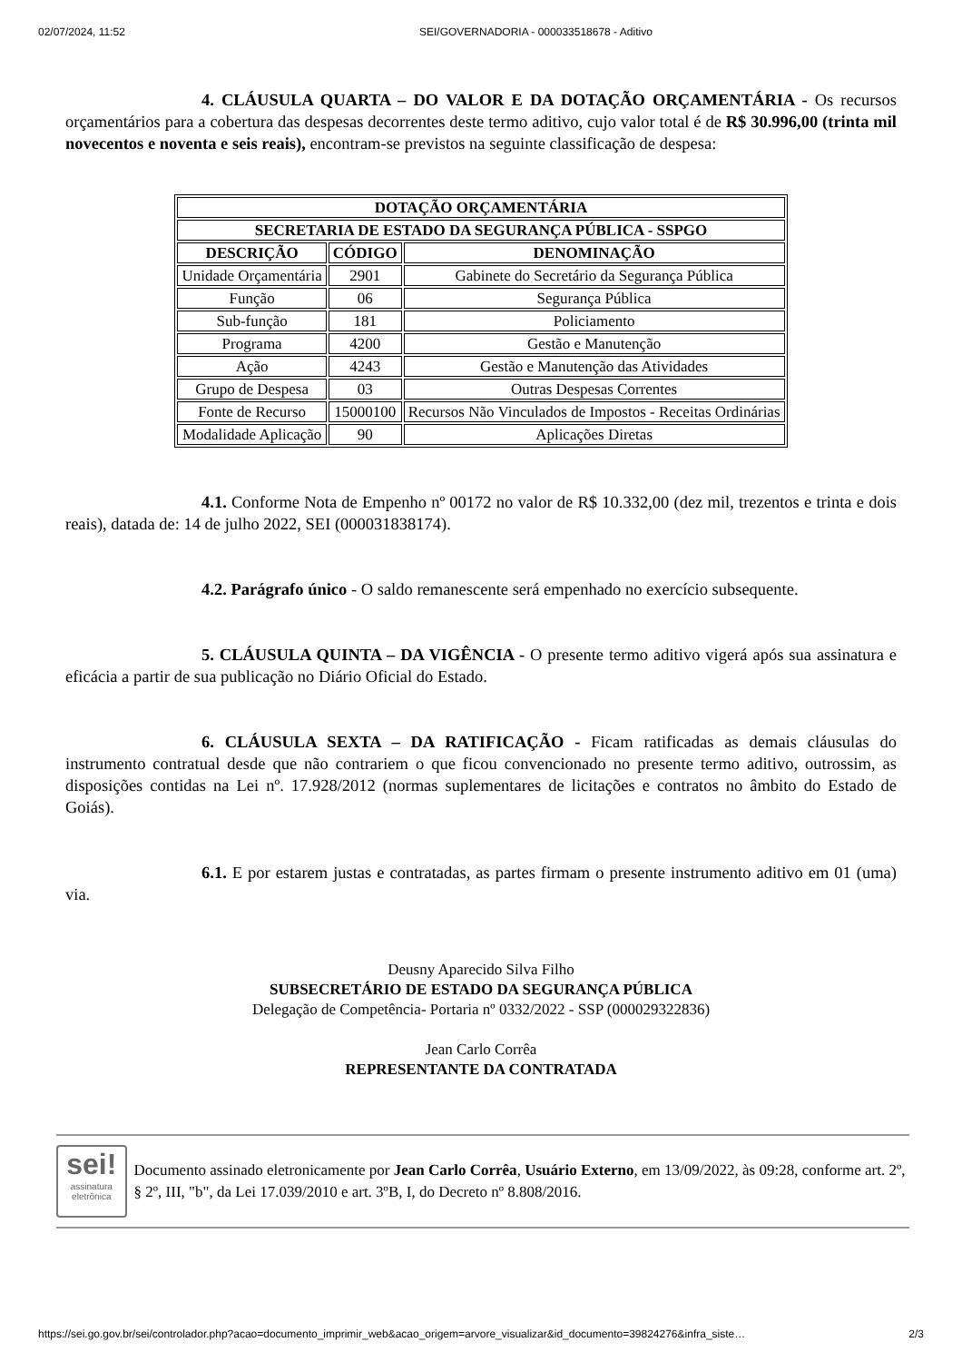02/07/2024, 11:52 SEI/GOVERNADORIA - 000033518678 - Aditivo
4. CLÁUSULA QUARTA – DO VALOR E DA DOTAÇÃO ORÇAMENTÁRIA - Os recursos orçamentários para a cobertura das despesas decorrentes deste termo aditivo, cujo valor total é de R$ 30.996,00 (trinta mil novecentos e noventa e seis reais), encontram-se previstos na seguinte classificação de despesa:
| DOTAÇÃO ORÇAMENTÁRIA | | |
| --- | --- | --- |
| SECRETARIA DE ESTADO DA SEGURANÇA PÚBLICA - SSPGO | | |
| DESCRIÇÃO | CÓDIGO | DENOMINAÇÃO |
| Unidade Orçamentária | 2901 | Gabinete do Secretário da Segurança Pública |
| Função | 06 | Segurança Pública |
| Sub-função | 181 | Policiamento |
| Programa | 4200 | Gestão e Manutenção |
| Ação | 4243 | Gestão e Manutenção das Atividades |
| Grupo de Despesa | 03 | Outras Despesas Correntes |
| Fonte de Recurso | 15000100 | Recursos Não Vinculados de Impostos - Receitas Ordinárias |
| Modalidade Aplicação | 90 | Aplicações Diretas |
4.1. Conforme Nota de Empenho nº 00172 no valor de R$ 10.332,00 (dez mil, trezentos e trinta e dois reais), datada de: 14 de julho 2022, SEI (000031838174).
4.2. Parágrafo único - O saldo remanescente será empenhado no exercício subsequente.
5. CLÁUSULA QUINTA – DA VIGÊNCIA - O presente termo aditivo vigerá após sua assinatura e eficácia a partir de sua publicação no Diário Oficial do Estado.
6. CLÁUSULA SEXTA – DA RATIFICAÇÃO - Ficam ratificadas as demais cláusulas do instrumento contratual desde que não contrariem o que ficou convencionado no presente termo aditivo, outrossim, as disposições contidas na Lei nº. 17.928/2012 (normas suplementares de licitações e contratos no âmbito do Estado de Goiás).
6.1. E por estarem justas e contratadas, as partes firmam o presente instrumento aditivo em 01 (uma) via.
Deusny Aparecido Silva Filho
SUBSECRETÁRIO DE ESTADO DA SEGURANÇA PÚBLICA
Delegação de Competência- Portaria nº 0332/2022 - SSP (000029322836)
Jean Carlo Corrêa
REPRESENTANTE DA CONTRATADA
sei!
assinatura eletrônica
Documento assinado eletronicamente por Jean Carlo Corrêa, Usuário Externo, em 13/09/2022, às 09:28, conforme art. 2º, § 2º, III, "b", da Lei 17.039/2010 e art. 3ºB, I, do Decreto nº 8.808/2016.
https://sei.go.gov.br/sei/controlador.php?acao=documento_imprimir_web&acao_origem=arvore_visualizar&id_documento=39824276&infra_siste… 2/3